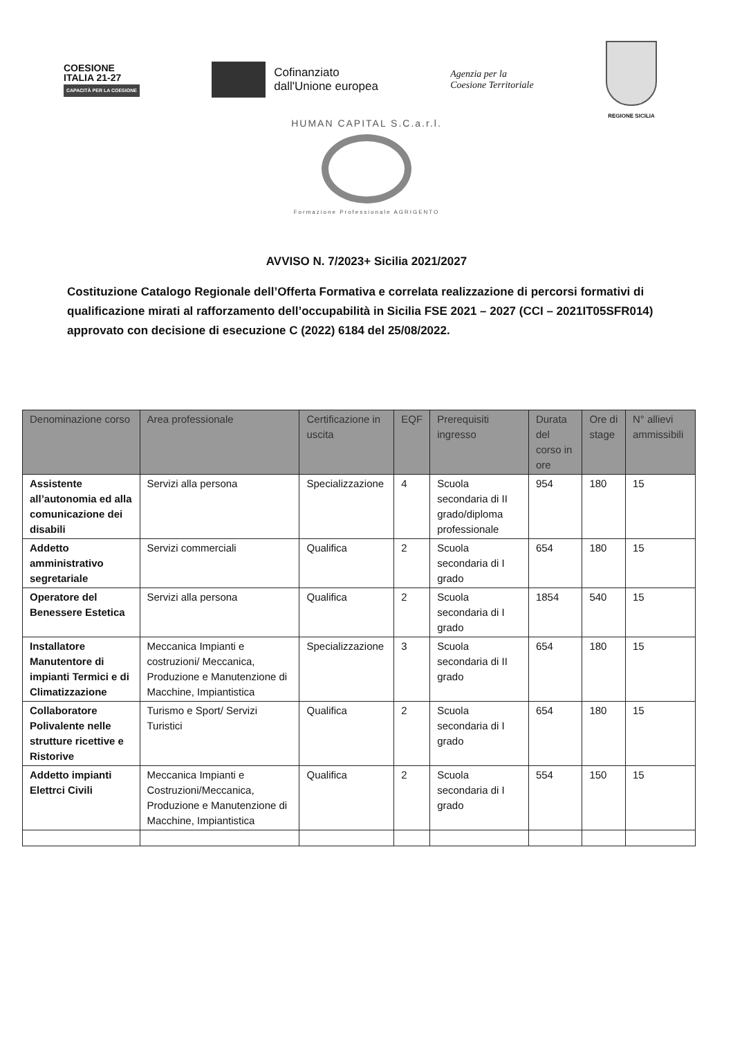COESIONE
ITALIA 21-27
CAPACITÀ PER LA COESIONE
Cofinanziato
dall'Unione europea
Agenzia per la
Coesione Territoriale
REGIONE SICILIA
HUMAN CAPITAL S.C.a.r.l.
Formazione Professionale AGRIGENTO
AVVISO N. 7/2023+ Sicilia 2021/2027
Costituzione Catalogo Regionale dell’Offerta Formativa e correlata realizzazione di percorsi formativi di qualificazione mirati al rafforzamento dell’occupabilità in Sicilia FSE 2021 – 2027 (CCI – 2021IT05SFR014) approvato con decisione di esecuzione C (2022) 6184 del 25/08/2022.
| Denominazione corso | Area professionale | Certificazione in uscita | EQF | Prerequisiti ingresso | Durata del corso in ore | Ore di stage | N° allievi ammissibili |
| --- | --- | --- | --- | --- | --- | --- | --- |
| Assistente all’autonomia ed alla comunicazione dei disabili | Servizi alla persona | Specializzazione | 4 | Scuola secondaria di II grado/diploma professionale | 954 | 180 | 15 |
| Addetto amministrativo segretariale | Servizi commerciali | Qualifica | 2 | Scuola secondaria di I grado | 654 | 180 | 15 |
| Operatore del Benessere Estetica | Servizi alla persona | Qualifica | 2 | Scuola secondaria di I grado | 1854 | 540 | 15 |
| Installatore Manutentore di impianti Termici e di Climatizzazione | Meccanica Impianti e costruzioni/ Meccanica, Produzione e Manutenzione di Macchine, Impiantistica | Specializzazione | 3 | Scuola secondaria di II grado | 654 | 180 | 15 |
| Collaboratore Polivalente nelle strutture ricettive e Ristorive | Turismo e Sport/ Servizi Turistici | Qualifica | 2 | Scuola secondaria di I grado | 654 | 180 | 15 |
| Addetto impianti Elettrci Civili | Meccanica Impianti e Costruzioni/Meccanica, Produzione e Manutenzione di Macchine, Impiantistica | Qualifica | 2 | Scuola secondaria di I grado | 554 | 150 | 15 |